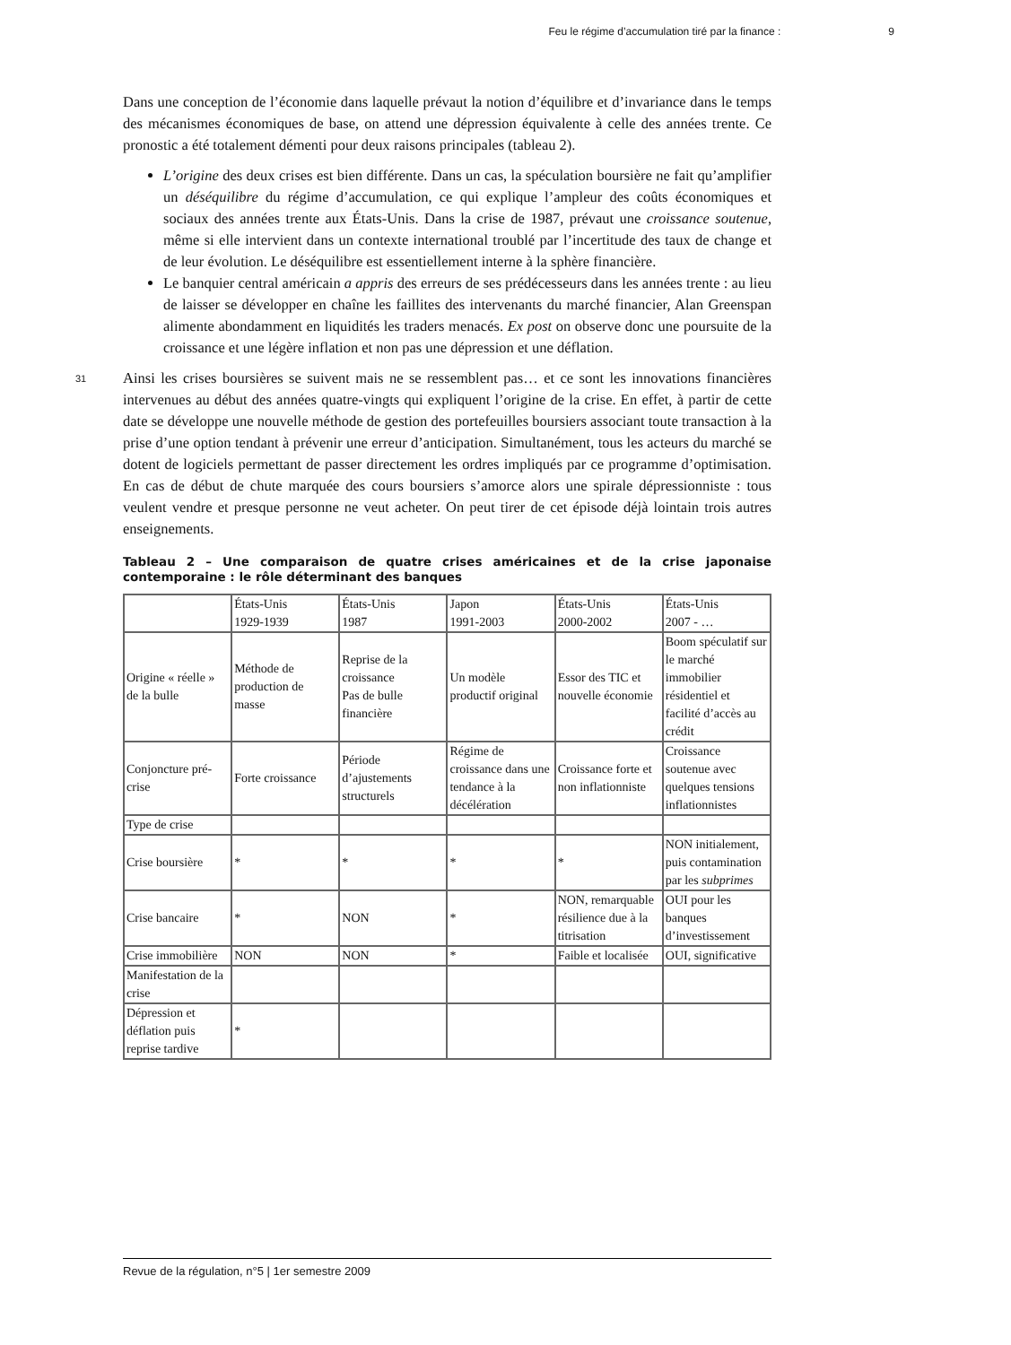Feu le régime d’accumulation tiré par la finance : 9
Dans une conception de l’économie dans laquelle prévaut la notion d’équilibre et d’invariance dans le temps des mécanismes économiques de base, on attend une dépression équivalente à celle des années trente. Ce pronostic a été totalement démenti pour deux raisons principales (tableau 2).
L’origine des deux crises est bien différente. Dans un cas, la spéculation boursière ne fait qu’amplifier un déséquilibre du régime d’accumulation, ce qui explique l’ampleur des coûts économiques et sociaux des années trente aux États-Unis. Dans la crise de 1987, prévaut une croissance soutenue, même si elle intervient dans un contexte international troublé par l’incertitude des taux de change et de leur évolution. Le déséquilibre est essentiellement interne à la sphère financière.
Le banquier central américain a appris des erreurs de ses prédécesseurs dans les années trente : au lieu de laisser se développer en chaîne les faillites des intervenants du marché financier, Alan Greenspan alimente abondamment en liquidités les traders menacés. Ex post on observe donc une poursuite de la croissance et une légère inflation et non pas une dépression et une déflation.
31
Ainsi les crises boursières se suivent mais ne se ressemblent pas… et ce sont les innovations financières intervenues au début des années quatre-vingts qui expliquent l’origine de la crise. En effet, à partir de cette date se développe une nouvelle méthode de gestion des portefeuilles boursiers associant toute transaction à la prise d’une option tendant à prévenir une erreur d’anticipation. Simultanément, tous les acteurs du marché se dotent de logiciels permettant de passer directement les ordres impliqués par ce programme d’optimisation. En cas de début de chute marquée des cours boursiers s’amorce alors une spirale dépressionniste : tous veulent vendre et presque personne ne veut acheter. On peut tirer de cet épisode déjà lointain trois autres enseignements.
Tableau 2 – Une comparaison de quatre crises américaines et de la crise japonaise contemporaine : le rôle déterminant des banques
| | États-Unis 1929-1939 | États-Unis 1987 | Japon 1991-2003 | États-Unis 2000-2002 | États-Unis 2007 - … |
| Origine « réelle » de la bulle | Méthode de production de masse | Reprise de la croissance Pas de bulle financière | Un modèle productif original | Essor des TIC et nouvelle économie | Boom spéculatif sur le marché immobilier résidentiel et facilité d’accès au crédit |
| Conjoncture pré-crise | Forte croissance | Période d’ajustements structurels | Régime de croissance dans une tendance à la décélération | Croissance forte et non inflationniste | Croissance soutenue avec quelques tensions inflationnistes |
| Type de crise | | | | | |
| Crise boursière | * | * | * | * | NON initialement, puis contamination par les subprimes |
| Crise bancaire | * | NON | * | NON, remarquable résilience due à la titrisation | OUI pour les banques d’investissement |
| Crise immobilière | NON | NON | * | Faible et localisée | OUI, significative |
| Manifestation de la crise | | | | | |
| Dépression et déflation puis reprise tardive | * | | | | |
Revue de la régulation, n°5 | 1er semestre 2009